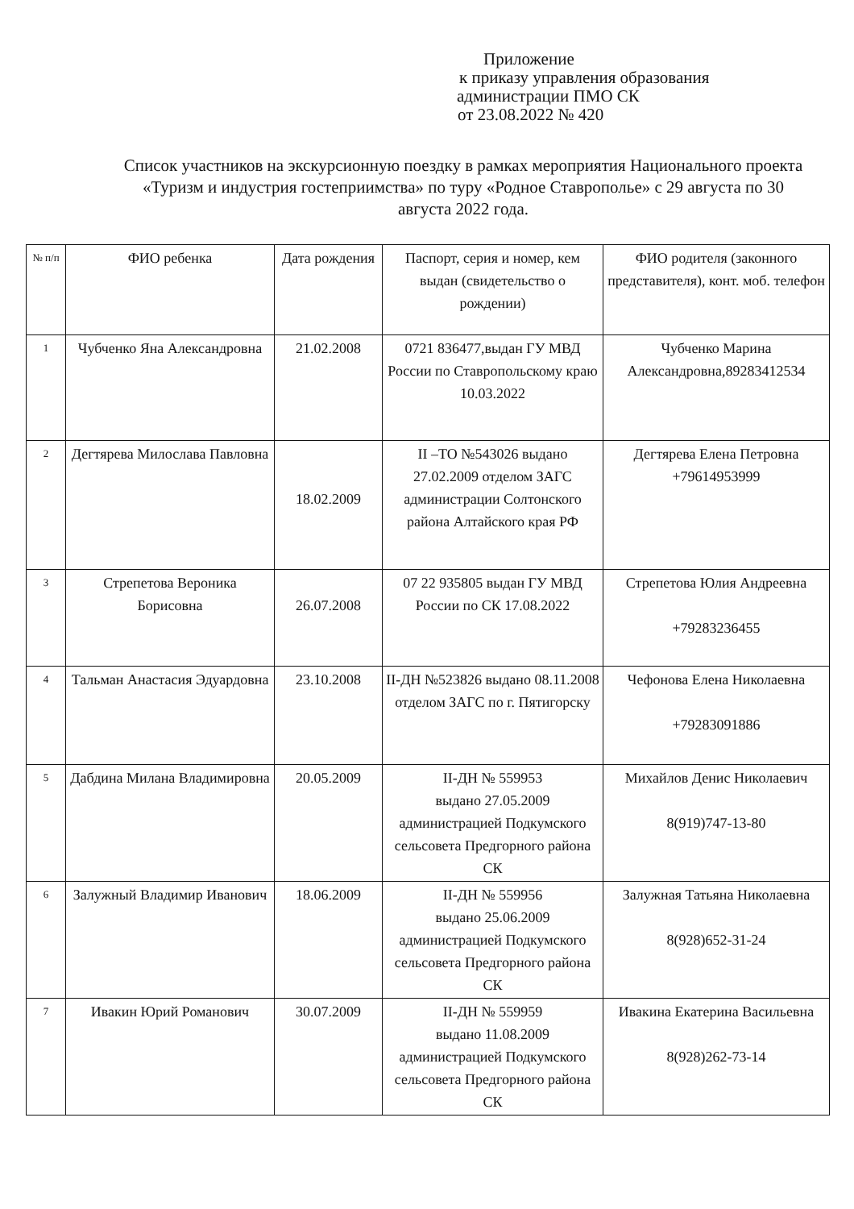Приложение
к приказу управления образования
администрации ПМО СК
от 23.08.2022 № 420
Список участников на экскурсионную поездку в рамках мероприятия Национального проекта «Туризм и индустрия гостеприимства» по туру «Родное Ставрополье» с 29 августа по 30 августа 2022 года.
| № п/п | ФИО ребенка | Дата рождения | Паспорт, серия и номер, кем выдан (свидетельство о рождении) | ФИО родителя (законного представителя), конт. моб. телефон |
| --- | --- | --- | --- | --- |
| 1 | Чубченко Яна Александровна | 21.02.2008 | 0721 836477,выдан ГУ МВД России по Ставропольскому краю 10.03.2022 | Чубченко Марина Александровна,89283412534 |
| 2 | Дегтярева Милослава Павловна | 18.02.2009 | II –ТО №543026 выдано 27.02.2009 отделом ЗАГС администрации Солтонского района Алтайского края РФ | Дегтярева Елена Петровна +79614953999 |
| 3 | Стрепетова Вероника Борисовна | 26.07.2008 | 07 22 935805 выдан ГУ МВД России по СК 17.08.2022 | Стрепетова Юлия Андреевна +79283236455 |
| 4 | Тальман Анастасия Эдуардовна | 23.10.2008 | II-ДН №523826 выдано 08.11.2008 отделом ЗАГС по г. Пятигорску | Чефонова Елена Николаевна +79283091886 |
| 5 | Дабдина Милана Владимировна | 20.05.2009 | II-ДН № 559953 выдано 27.05.2009 администрацией Подкумского сельсовета Предгорного района СК | Михайлов Денис Николаевич 8(919)747-13-80 |
| 6 | Залужный Владимир Иванович | 18.06.2009 | II-ДН № 559956 выдано 25.06.2009 администрацией Подкумского сельсовета Предгорного района СК | Залужная Татьяна Николаевна 8(928)652-31-24 |
| 7 | Ивакин Юрий Романович | 30.07.2009 | II-ДН № 559959 выдано 11.08.2009 администрацией Подкумского сельсовета Предгорного района СК | Ивакина Екатерина Васильевна 8(928)262-73-14 |